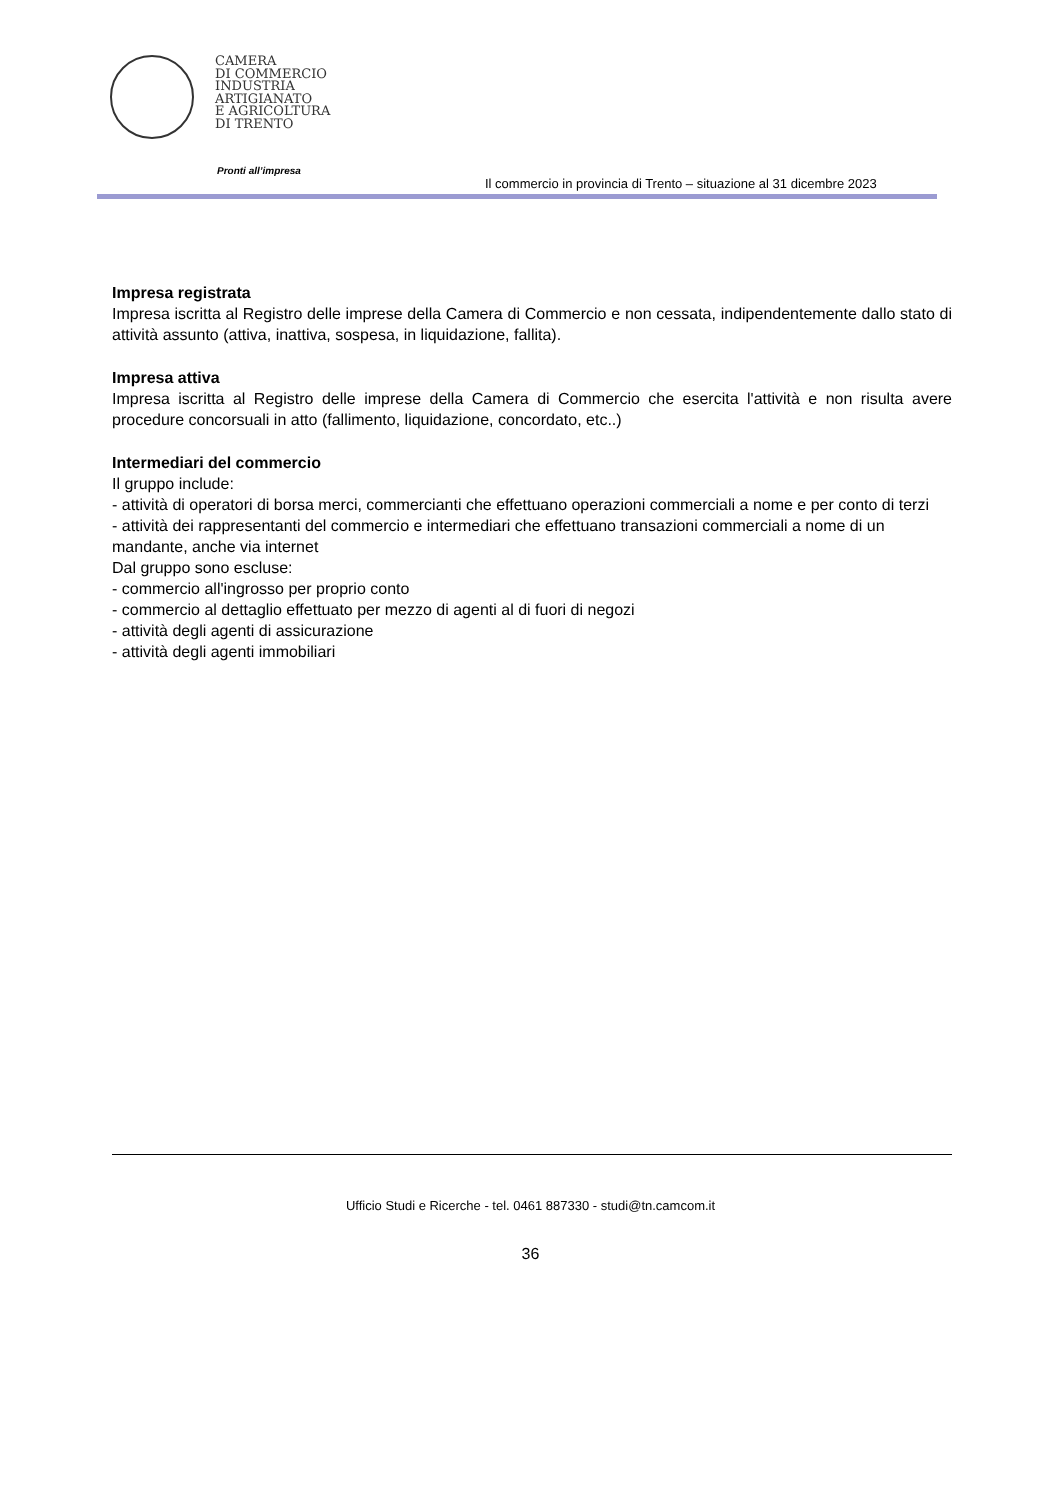CAMERA
DI COMMERCIO
INDUSTRIA
ARTIGIANATO
E AGRICOLTURA
DI TRENTO
Pronti all’impresa
Il commercio in provincia di Trento – situazione al 31 dicembre 2023
Impresa registrata
Impresa iscritta al Registro delle imprese della Camera di Commercio e non cessata, indipendentemente dallo stato di attività assunto (attiva, inattiva, sospesa, in liquidazione, fallita).
Impresa attiva
Impresa iscritta al Registro delle imprese della Camera di Commercio che esercita l'attività e non risulta avere procedure concorsuali in atto (fallimento, liquidazione, concordato, etc..)
Intermediari del commercio
Il gruppo include:
- attività di operatori di borsa merci, commercianti che effettuano operazioni commerciali a nome e per conto di terzi
- attività dei rappresentanti del commercio e intermediari che effettuano transazioni commerciali a nome di un mandante, anche via internet
Dal gruppo sono escluse:
- commercio all'ingrosso per proprio conto
- commercio al dettaglio effettuato per mezzo di agenti al di fuori di negozi
- attività degli agenti di assicurazione
- attività degli agenti immobiliari
Ufficio Studi e Ricerche - tel. 0461 887330 - studi@tn.camcom.it
36